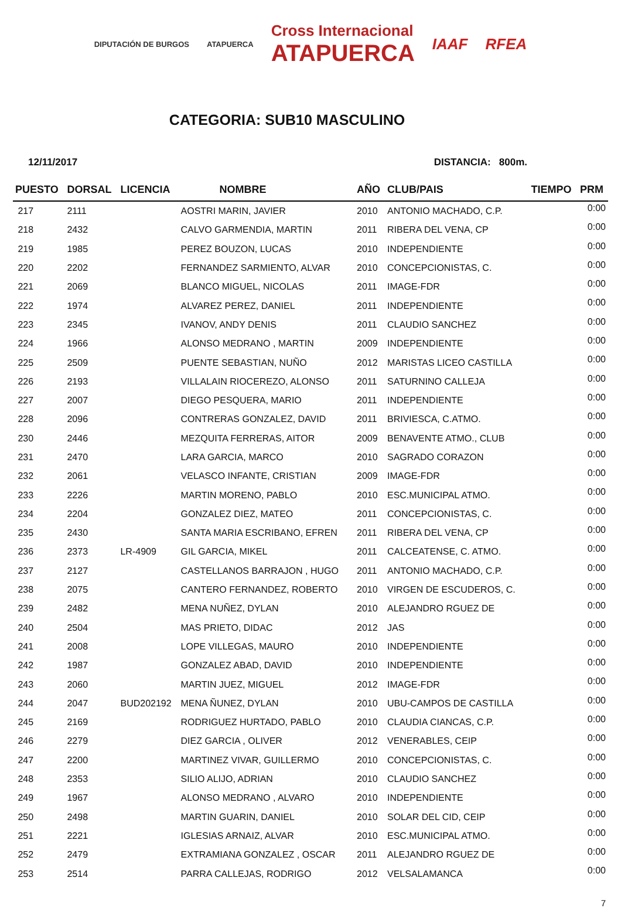DIPUTACIÓN DE BURGOS ATAPUERCA Cross Internacional
ATAPUERCA IAAF RFEA
CATEGORIA: SUB10 MASCULINO
12/11/2017 DISTANCIA: 800m.
| PUESTO | DORSAL | LICENCIA | NOMBRE | AÑO | CLUB/PAIS | TIEMPO | PRM |
| --- | --- | --- | --- | --- | --- | --- | --- |
| 217 | 2111 | | AOSTRI MARIN, JAVIER | 2010 | ANTONIO MACHADO, C.P. | | 0:00 |
| 218 | 2432 | | CALVO GARMENDIA, MARTIN | 2011 | RIBERA DEL VENA, CP | | 0:00 |
| 219 | 1985 | | PEREZ BOUZON, LUCAS | 2010 | INDEPENDIENTE | | 0:00 |
| 220 | 2202 | | FERNANDEZ SARMIENTO, ALVAR | 2010 | CONCEPCIONISTAS, C. | | 0:00 |
| 221 | 2069 | | BLANCO MIGUEL, NICOLAS | 2011 | IMAGE-FDR | | 0:00 |
| 222 | 1974 | | ALVAREZ PEREZ, DANIEL | 2011 | INDEPENDIENTE | | 0:00 |
| 223 | 2345 | | IVANOV, ANDY DENIS | 2011 | CLAUDIO SANCHEZ | | 0:00 |
| 224 | 1966 | | ALONSO MEDRANO , MARTIN | 2009 | INDEPENDIENTE | | 0:00 |
| 225 | 2509 | | PUENTE SEBASTIAN, NUÑO | 2012 | MARISTAS LICEO CASTILLA | | 0:00 |
| 226 | 2193 | | VILLALAIN RIOCEREZO, ALONSO | 2011 | SATURNINO CALLEJA | | 0:00 |
| 227 | 2007 | | DIEGO PESQUERA, MARIO | 2011 | INDEPENDIENTE | | 0:00 |
| 228 | 2096 | | CONTRERAS GONZALEZ, DAVID | 2011 | BRIVIESCA, C.ATMO. | | 0:00 |
| 230 | 2446 | | MEZQUITA FERRERAS, AITOR | 2009 | BENAVENTE ATMO., CLUB | | 0:00 |
| 231 | 2470 | | LARA GARCIA, MARCO | 2010 | SAGRADO CORAZON | | 0:00 |
| 232 | 2061 | | VELASCO INFANTE, CRISTIAN | 2009 | IMAGE-FDR | | 0:00 |
| 233 | 2226 | | MARTIN MORENO, PABLO | 2010 | ESC.MUNICIPAL ATMO. | | 0:00 |
| 234 | 2204 | | GONZALEZ DIEZ, MATEO | 2011 | CONCEPCIONISTAS, C. | | 0:00 |
| 235 | 2430 | | SANTA MARIA ESCRIBANO, EFREN | 2011 | RIBERA DEL VENA, CP | | 0:00 |
| 236 | 2373 | LR-4909 | GIL GARCIA, MIKEL | 2011 | CALCEATENSE, C. ATMO. | | 0:00 |
| 237 | 2127 | | CASTELLANOS BARRAJON , HUGO | 2011 | ANTONIO MACHADO, C.P. | | 0:00 |
| 238 | 2075 | | CANTERO FERNANDEZ, ROBERTO | 2010 | VIRGEN DE ESCUDEROS, C. | | 0:00 |
| 239 | 2482 | | MENA NUÑEZ, DYLAN | 2010 | ALEJANDRO RGUEZ DE | | 0:00 |
| 240 | 2504 | | MAS PRIETO, DIDAC | 2012 | JAS | | 0:00 |
| 241 | 2008 | | LOPE VILLEGAS, MAURO | 2010 | INDEPENDIENTE | | 0:00 |
| 242 | 1987 | | GONZALEZ ABAD, DAVID | 2010 | INDEPENDIENTE | | 0:00 |
| 243 | 2060 | | MARTIN JUEZ, MIGUEL | 2012 | IMAGE-FDR | | 0:00 |
| 244 | 2047 | BUD202192 | MENA ÑUNEZ, DYLAN | 2010 | UBU-CAMPOS DE CASTILLA | | 0:00 |
| 245 | 2169 | | RODRIGUEZ HURTADO, PABLO | 2010 | CLAUDIA CIANCAS, C.P. | | 0:00 |
| 246 | 2279 | | DIEZ GARCIA , OLIVER | 2012 | VENERABLES, CEIP | | 0:00 |
| 247 | 2200 | | MARTINEZ VIVAR, GUILLERMO | 2010 | CONCEPCIONISTAS, C. | | 0:00 |
| 248 | 2353 | | SILIO ALIJO, ADRIAN | 2010 | CLAUDIO SANCHEZ | | 0:00 |
| 249 | 1967 | | ALONSO MEDRANO , ALVARO | 2010 | INDEPENDIENTE | | 0:00 |
| 250 | 2498 | | MARTIN GUARIN, DANIEL | 2010 | SOLAR DEL CID, CEIP | | 0:00 |
| 251 | 2221 | | IGLESIAS ARNAIZ, ALVAR | 2010 | ESC.MUNICIPAL ATMO. | | 0:00 |
| 252 | 2479 | | EXTRAMIANA GONZALEZ , OSCAR | 2011 | ALEJANDRO RGUEZ DE | | 0:00 |
| 253 | 2514 | | PARRA CALLEJAS, RODRIGO | 2012 | VELSALAMANCA | | 0:00 |
7